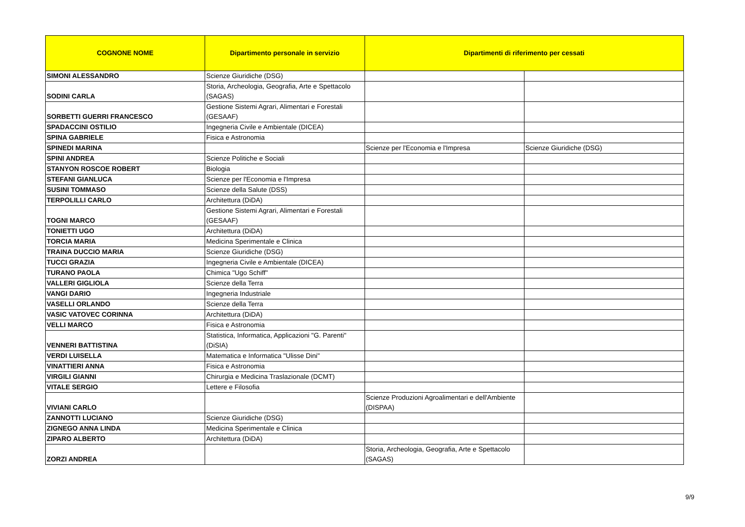| COGNONE NOME | Dipartimento personale in servizio | Dipartimenti di riferimento per cessati | |
| --- | --- | --- | --- |
| SIMONI ALESSANDRO | Scienze Giuridiche (DSG) | | |
| SODINI CARLA | Storia, Archeologia, Geografia, Arte e Spettacolo (SAGAS) | | |
| SORBETTI GUERRI FRANCESCO | Gestione Sistemi Agrari, Alimentari e Forestali (GESAAF) | | |
| SPADACCINI OSTILIO | Ingegneria Civile e Ambientale (DICEA) | | |
| SPINA GABRIELE | Fisica e Astronomia | | |
| SPINEDI MARINA | | Scienze per l'Economia e l'Impresa | Scienze Giuridiche (DSG) |
| SPINI ANDREA | Scienze Politiche e Sociali | | |
| STANYON ROSCOE ROBERT | Biologia | | |
| STEFANI GIANLUCA | Scienze per l'Economia e l'Impresa | | |
| SUSINI TOMMASO | Scienze della Salute (DSS) | | |
| TERPOLILLI CARLO | Architettura (DiDA) | | |
| TOGNI MARCO | Gestione Sistemi Agrari, Alimentari e Forestali (GESAAF) | | |
| TONIETTI UGO | Architettura (DiDA) | | |
| TORCIA MARIA | Medicina Sperimentale e Clinica | | |
| TRAINA DUCCIO MARIA | Scienze Giuridiche (DSG) | | |
| TUCCI GRAZIA | Ingegneria Civile e Ambientale (DICEA) | | |
| TURANO PAOLA | Chimica "Ugo Schiff" | | |
| VALLERI GIGLIOLA | Scienze della Terra | | |
| VANGI DARIO | Ingegneria Industriale | | |
| VASELLI ORLANDO | Scienze della Terra | | |
| VASIC VATOVEC CORINNA | Architettura (DiDA) | | |
| VELLI MARCO | Fisica e Astronomia | | |
| VENNERI BATTISTINA | Statistica, Informatica, Applicazioni "G. Parenti" (DiSIA) | | |
| VERDI LUISELLA | Matematica e Informatica "Ulisse Dini" | | |
| VINATTIERI ANNA | Fisica e Astronomia | | |
| VIRGILI GIANNI | Chirurgia e Medicina Traslazionale (DCMT) | | |
| VITALE SERGIO | Lettere e Filosofia | | |
| VIVIANI CARLO | | Scienze Produzioni Agroalimentari e dell'Ambiente (DISPAA) | |
| ZANNOTTI LUCIANO | Scienze Giuridiche (DSG) | | |
| ZIGNEGO ANNA LINDA | Medicina Sperimentale e Clinica | | |
| ZIPARO ALBERTO | Architettura (DiDA) | | |
| ZORZI ANDREA | | Storia, Archeologia, Geografia, Arte e Spettacolo (SAGAS) | |
9/9